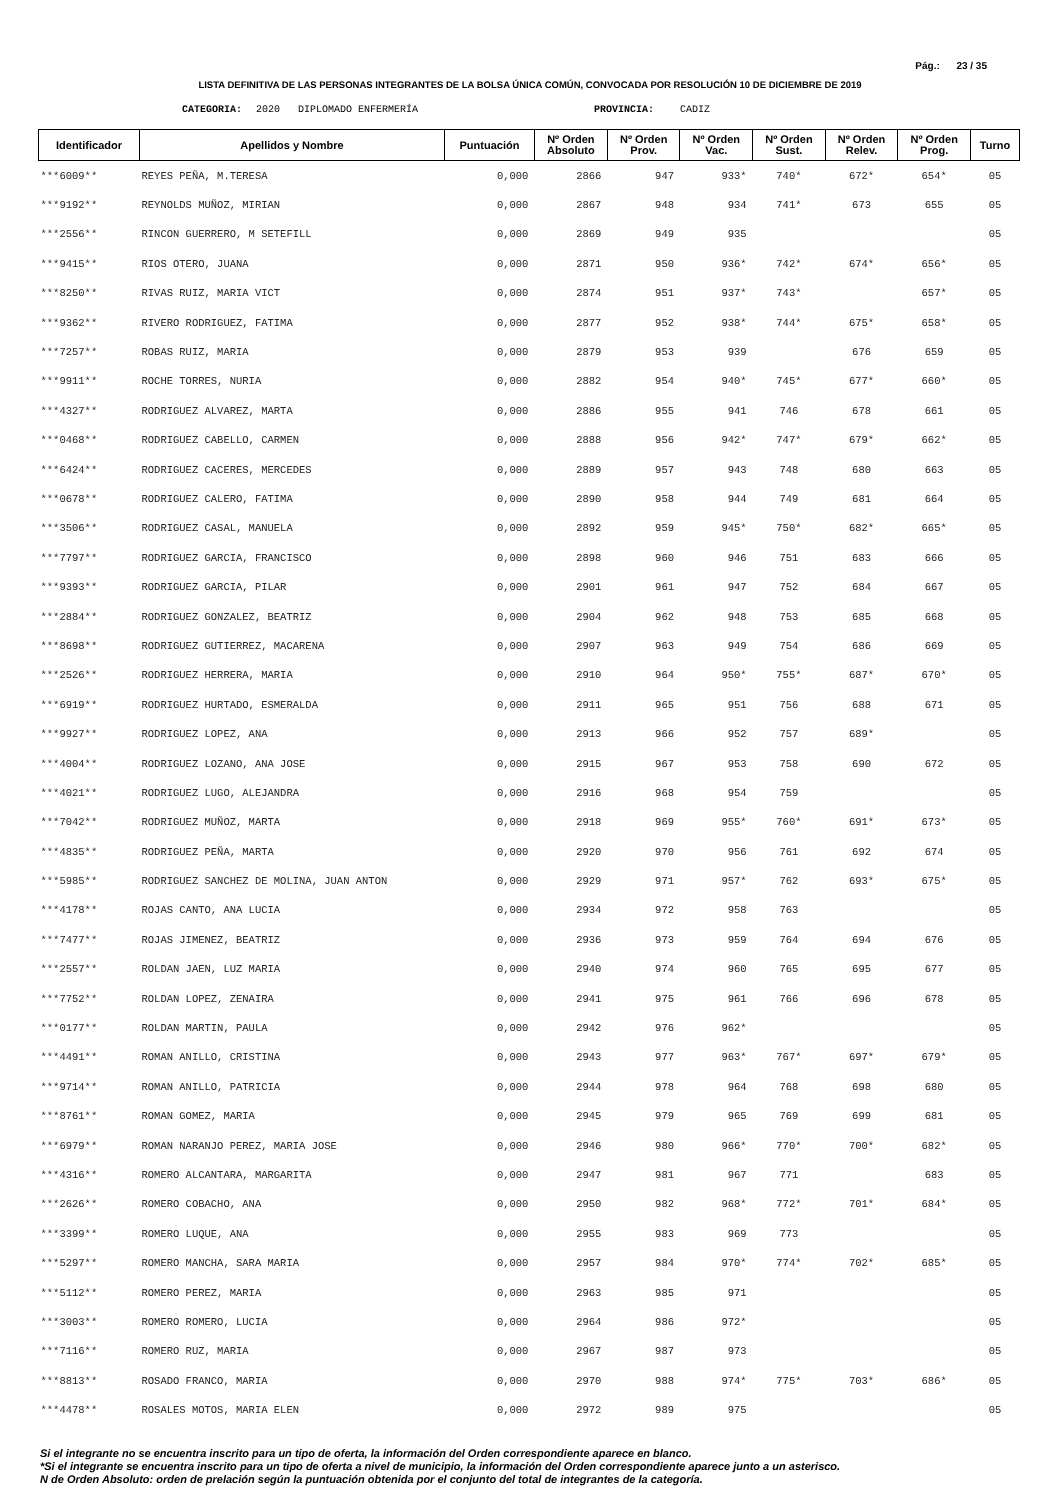Pág.: 23 / 35
LISTA DEFINITIVA DE LAS PERSONAS INTEGRANTES DE LA BOLSA ÚNICA COMÚN, CONVOCADA POR RESOLUCIÓN 10 DE DICIEMBRE DE 2019
CATEGORIA: 2020 DIPLOMADO ENFERMERÍA PROVINCIA: CADIZ
| Identificador | Apellidos y Nombre | Puntuación | Nº Orden Absoluto | Nº Orden Prov. | Nº Orden Vac. | Nº Orden Sust. | Nº Orden Relev. | Nº Orden Prog. | Turno |
| --- | --- | --- | --- | --- | --- | --- | --- | --- | --- |
| ***6009** | REYES PEÑA, M.TERESA | 0,000 | 2866 | 947 | 933* | 740* | 672* | 654* | 05 |
| ***9192** | REYNOLDS MUÑOZ, MIRIAN | 0,000 | 2867 | 948 | 934 | 741* | 673 | 655 | 05 |
| ***2556** | RINCON GUERRERO, M SETEFILL | 0,000 | 2869 | 949 | 935 | | | | 05 |
| ***9415** | RIOS OTERO, JUANA | 0,000 | 2871 | 950 | 936* | 742* | 674* | 656* | 05 |
| ***8250** | RIVAS RUIZ, MARIA VICT | 0,000 | 2874 | 951 | 937* | 743* | | 657* | 05 |
| ***9362** | RIVERO RODRIGUEZ, FATIMA | 0,000 | 2877 | 952 | 938* | 744* | 675* | 658* | 05 |
| ***7257** | ROBAS RUIZ, MARIA | 0,000 | 2879 | 953 | 939 | | 676 | 659 | 05 |
| ***9911** | ROCHE TORRES, NURIA | 0,000 | 2882 | 954 | 940* | 745* | 677* | 660* | 05 |
| ***4327** | RODRIGUEZ ALVAREZ, MARTA | 0,000 | 2886 | 955 | 941 | 746 | 678 | 661 | 05 |
| ***0468** | RODRIGUEZ CABELLO, CARMEN | 0,000 | 2888 | 956 | 942* | 747* | 679* | 662* | 05 |
| ***6424** | RODRIGUEZ CACERES, MERCEDES | 0,000 | 2889 | 957 | 943 | 748 | 680 | 663 | 05 |
| ***0678** | RODRIGUEZ CALERO, FATIMA | 0,000 | 2890 | 958 | 944 | 749 | 681 | 664 | 05 |
| ***3506** | RODRIGUEZ CASAL, MANUELA | 0,000 | 2892 | 959 | 945* | 750* | 682* | 665* | 05 |
| ***7797** | RODRIGUEZ GARCIA, FRANCISCO | 0,000 | 2898 | 960 | 946 | 751 | 683 | 666 | 05 |
| ***9393** | RODRIGUEZ GARCIA, PILAR | 0,000 | 2901 | 961 | 947 | 752 | 684 | 667 | 05 |
| ***2884** | RODRIGUEZ GONZALEZ, BEATRIZ | 0,000 | 2904 | 962 | 948 | 753 | 685 | 668 | 05 |
| ***8698** | RODRIGUEZ GUTIERREZ, MACARENA | 0,000 | 2907 | 963 | 949 | 754 | 686 | 669 | 05 |
| ***2526** | RODRIGUEZ HERRERA, MARIA | 0,000 | 2910 | 964 | 950* | 755* | 687* | 670* | 05 |
| ***6919** | RODRIGUEZ HURTADO, ESMERALDA | 0,000 | 2911 | 965 | 951 | 756 | 688 | 671 | 05 |
| ***9927** | RODRIGUEZ LOPEZ, ANA | 0,000 | 2913 | 966 | 952 | 757 | 689* | | 05 |
| ***4004** | RODRIGUEZ LOZANO, ANA JOSE | 0,000 | 2915 | 967 | 953 | 758 | 690 | 672 | 05 |
| ***4021** | RODRIGUEZ LUGO, ALEJANDRA | 0,000 | 2916 | 968 | 954 | 759 | | | 05 |
| ***7042** | RODRIGUEZ MUÑOZ, MARTA | 0,000 | 2918 | 969 | 955* | 760* | 691* | 673* | 05 |
| ***4835** | RODRIGUEZ PEÑA, MARTA | 0,000 | 2920 | 970 | 956 | 761 | 692 | 674 | 05 |
| ***5985** | RODRIGUEZ SANCHEZ DE MOLINA, JUAN ANTON | 0,000 | 2929 | 971 | 957* | 762 | 693* | 675* | 05 |
| ***4178** | ROJAS CANTO, ANA LUCIA | 0,000 | 2934 | 972 | 958 | 763 | | | 05 |
| ***7477** | ROJAS JIMENEZ, BEATRIZ | 0,000 | 2936 | 973 | 959 | 764 | 694 | 676 | 05 |
| ***2557** | ROLDAN JAEN, LUZ MARIA | 0,000 | 2940 | 974 | 960 | 765 | 695 | 677 | 05 |
| ***7752** | ROLDAN LOPEZ, ZENAIRA | 0,000 | 2941 | 975 | 961 | 766 | 696 | 678 | 05 |
| ***0177** | ROLDAN MARTIN, PAULA | 0,000 | 2942 | 976 | 962* | | | | 05 |
| ***4491** | ROMAN ANILLO, CRISTINA | 0,000 | 2943 | 977 | 963* | 767* | 697* | 679* | 05 |
| ***9714** | ROMAN ANILLO, PATRICIA | 0,000 | 2944 | 978 | 964 | 768 | 698 | 680 | 05 |
| ***8761** | ROMAN GOMEZ, MARIA | 0,000 | 2945 | 979 | 965 | 769 | 699 | 681 | 05 |
| ***6979** | ROMAN NARANJO PEREZ, MARIA JOSE | 0,000 | 2946 | 980 | 966* | 770* | 700* | 682* | 05 |
| ***4316** | ROMERO ALCANTARA, MARGARITA | 0,000 | 2947 | 981 | 967 | 771 | | 683 | 05 |
| ***2626** | ROMERO COBACHO, ANA | 0,000 | 2950 | 982 | 968* | 772* | 701* | 684* | 05 |
| ***3399** | ROMERO LUQUE, ANA | 0,000 | 2955 | 983 | 969 | 773 | | | 05 |
| ***5297** | ROMERO MANCHA, SARA MARIA | 0,000 | 2957 | 984 | 970* | 774* | 702* | 685* | 05 |
| ***5112** | ROMERO PEREZ, MARIA | 0,000 | 2963 | 985 | 971 | | | | 05 |
| ***3003** | ROMERO ROMERO, LUCIA | 0,000 | 2964 | 986 | 972* | | | | 05 |
| ***7116** | ROMERO RUZ, MARIA | 0,000 | 2967 | 987 | 973 | | | | 05 |
| ***8813** | ROSADO FRANCO, MARIA | 0,000 | 2970 | 988 | 974* | 775* | 703* | 686* | 05 |
| ***4478** | ROSALES MOTOS, MARIA ELEN | 0,000 | 2972 | 989 | 975 | | | | 05 |
Si el integrante no se encuentra inscrito para un tipo de oferta, la información del Orden correspondiente aparece en blanco.
*Si el integrante se encuentra inscrito para un tipo de oferta a nivel de municipio, la información del Orden correspondiente aparece junto a un asterisco.
N de Orden Absoluto: orden de prelación según la puntuación obtenida por el conjunto del total de integrantes de la categoría.